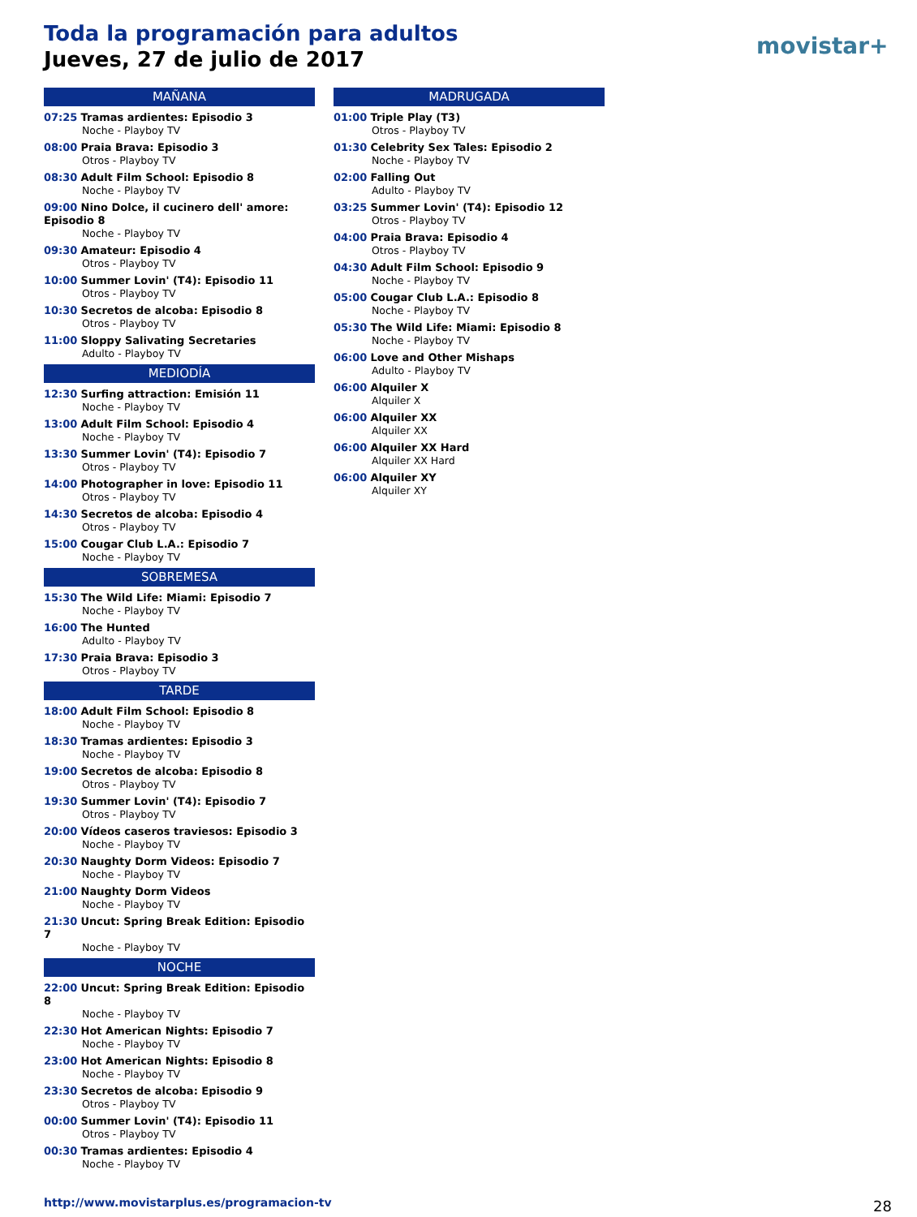Toda la programación para adultos
Jueves, 27 de julio de 2017
movistar+
MAÑANA
07:25 Tramas ardientes: Episodio 3
Noche - Playboy TV
08:00 Praia Brava: Episodio 3
Otros - Playboy TV
08:30 Adult Film School: Episodio 8
Noche - Playboy TV
09:00 Nino Dolce, il cucinero dell' amore: Episodio 8
Noche - Playboy TV
09:30 Amateur: Episodio 4
Otros - Playboy TV
10:00 Summer Lovin' (T4): Episodio 11
Otros - Playboy TV
10:30 Secretos de alcoba: Episodio 8
Otros - Playboy TV
11:00 Sloppy Salivating Secretaries
Adulto - Playboy TV
MEDIODÍA
12:30 Surfing attraction: Emisión 11
Noche - Playboy TV
13:00 Adult Film School: Episodio 4
Noche - Playboy TV
13:30 Summer Lovin' (T4): Episodio 7
Otros - Playboy TV
14:00 Photographer in love: Episodio 11
Otros - Playboy TV
14:30 Secretos de alcoba: Episodio 4
Otros - Playboy TV
15:00 Cougar Club L.A.: Episodio 7
Noche - Playboy TV
SOBREMESA
15:30 The Wild Life: Miami: Episodio 7
Noche - Playboy TV
16:00 The Hunted
Adulto - Playboy TV
17:30 Praia Brava: Episodio 3
Otros - Playboy TV
TARDE
18:00 Adult Film School: Episodio 8
Noche - Playboy TV
18:30 Tramas ardientes: Episodio 3
Noche - Playboy TV
19:00 Secretos de alcoba: Episodio 8
Otros - Playboy TV
19:30 Summer Lovin' (T4): Episodio 7
Otros - Playboy TV
20:00 Vídeos caseros traviesos: Episodio 3
Noche - Playboy TV
20:30 Naughty Dorm Videos: Episodio 7
Noche - Playboy TV
21:00 Naughty Dorm Videos
Noche - Playboy TV
21:30 Uncut: Spring Break Edition: Episodio 7
Noche - Playboy TV
NOCHE
22:00 Uncut: Spring Break Edition: Episodio 8
Noche - Playboy TV
22:30 Hot American Nights: Episodio 7
Noche - Playboy TV
23:00 Hot American Nights: Episodio 8
Noche - Playboy TV
23:30 Secretos de alcoba: Episodio 9
Otros - Playboy TV
00:00 Summer Lovin' (T4): Episodio 11
Otros - Playboy TV
00:30 Tramas ardientes: Episodio 4
Noche - Playboy TV
MADRUGADA
01:00 Triple Play (T3)
Otros - Playboy TV
01:30 Celebrity Sex Tales: Episodio 2
Noche - Playboy TV
02:00 Falling Out
Adulto - Playboy TV
03:25 Summer Lovin' (T4): Episodio 12
Otros - Playboy TV
04:00 Praia Brava: Episodio 4
Otros - Playboy TV
04:30 Adult Film School: Episodio 9
Noche - Playboy TV
05:00 Cougar Club L.A.: Episodio 8
Noche - Playboy TV
05:30 The Wild Life: Miami: Episodio 8
Noche - Playboy TV
06:00 Love and Other Mishaps
Adulto - Playboy TV
06:00 Alquiler X
Alquiler X
06:00 Alquiler XX
Alquiler XX
06:00 Alquiler XX Hard
Alquiler XX Hard
06:00 Alquiler XY
Alquiler XY
http://www.movistarplus.es/programacion-tv
28